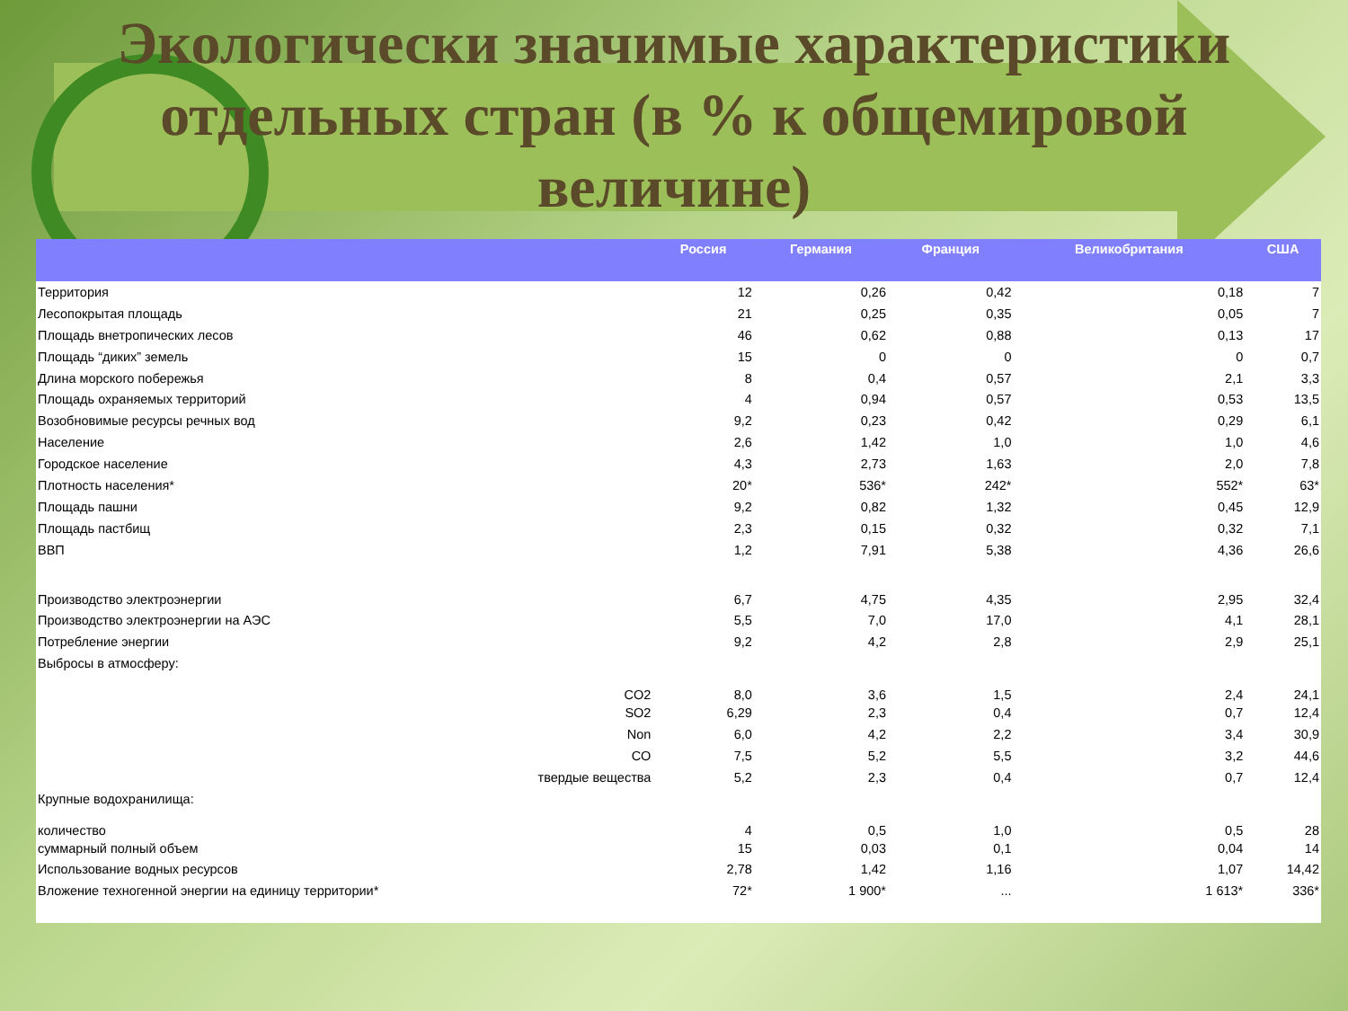Экологически значимые характеристики отдельных стран (в % к общемировой величине)
| | Россия | Германия | Франция | Великобритания | США |
| --- | --- | --- | --- | --- | --- |
| Территория | 12 | 0,26 | 0,42 | 0,18 | 7 |
| Лесопокрытая площадь | 21 | 0,25 | 0,35 | 0,05 | 7 |
| Площадь внетропических лесов | 46 | 0,62 | 0,88 | 0,13 | 17 |
| Площадь “диких” земель | 15 | 0 | 0 | 0 | 0,7 |
| Длина морского побережья | 8 | 0,4 | 0,57 | 2,1 | 3,3 |
| Площадь охраняемых территорий | 4 | 0,94 | 0,57 | 0,53 | 13,5 |
| Возобновимые ресурсы речных вод | 9,2 | 0,23 | 0,42 | 0,29 | 6,1 |
| Население | 2,6 | 1,42 | 1,0 | 1,0 | 4,6 |
| Городское население | 4,3 | 2,73 | 1,63 | 2,0 | 7,8 |
| Плотность населения* | 20* | 536* | 242* | 552* | 63* |
| Площадь пашни | 9,2 | 0,82 | 1,32 | 0,45 | 12,9 |
| Площадь пастбищ | 2,3 | 0,15 | 0,32 | 0,32 | 7,1 |
| ВВП | 1,2 | 7,91 | 5,38 | 4,36 | 26,6 |
| Производство электроэнергии | 6,7 | 4,75 | 4,35 | 2,95 | 32,4 |
| Производство электроэнергии на АЭС | 5,5 | 7,0 | 17,0 | 4,1 | 28,1 |
| Потребление энергии | 9,2 | 4,2 | 2,8 | 2,9 | 25,1 |
| Выбросы в атмосферу: | | | | | |
| CO2 | 8,0 | 3,6 | 1,5 | 2,4 | 24,1 |
| SO2 | 6,29 | 2,3 | 0,4 | 0,7 | 12,4 |
| Non | 6,0 | 4,2 | 2,2 | 3,4 | 30,9 |
| CO | 7,5 | 5,2 | 5,5 | 3,2 | 44,6 |
| твердые вещества | 5,2 | 2,3 | 0,4 | 0,7 | 12,4 |
| Крупные водохранилища: | | | | | |
| количество | 4 | 0,5 | 1,0 | 0,5 | 28 |
| суммарный полный объем | 15 | 0,03 | 0,1 | 0,04 | 14 |
| Использование водных ресурсов | 2,78 | 1,42 | 1,16 | 1,07 | 14,42 |
| Вложение техногенной энергии на единицу территории* | 72* | 1 900* | ... | 1 613* | 336* |